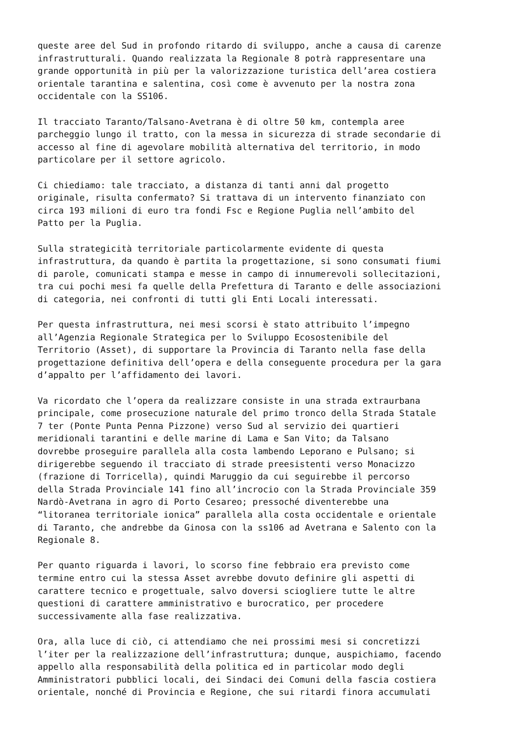queste aree del Sud in profondo ritardo di sviluppo, anche a causa di carenze infrastrutturali. Quando realizzata la Regionale 8 potrà rappresentare una grande opportunità in più per la valorizzazione turistica dell’area costiera orientale tarantina e salentina, così come è avvenuto per la nostra zona occidentale con la SS106.
Il tracciato Taranto/Talsano-Avetrana è di oltre 50 km, contempla aree parcheggio lungo il tratto, con la messa in sicurezza di strade secondarie di accesso al fine di agevolare mobilità alternativa del territorio, in modo particolare per il settore agricolo.
Ci chiediamo: tale tracciato, a distanza di tanti anni dal progetto originale, risulta confermato? Si trattava di un intervento finanziato con circa 193 milioni di euro tra fondi Fsc e Regione Puglia nell’ambito del Patto per la Puglia.
Sulla strategicità territoriale particolarmente evidente di questa infrastruttura, da quando è partita la progettazione, si sono consumati fiumi di parole, comunicati stampa e messe in campo di innumerevoli sollecitazioni, tra cui pochi mesi fa quelle della Prefettura di Taranto e delle associazioni di categoria, nei confronti di tutti gli Enti Locali interessati.
Per questa infrastruttura, nei mesi scorsi è stato attribuito l’impegno all’Agenzia Regionale Strategica per lo Sviluppo Ecosostenibile del Territorio (Asset), di supportare la Provincia di Taranto nella fase della progettazione definitiva dell’opera e della conseguente procedura per la gara d’appalto per l’affidamento dei lavori.
Va ricordato che l’opera da realizzare consiste in una strada extraurbana principale, come prosecuzione naturale del primo tronco della Strada Statale 7 ter (Ponte Punta Penna Pizzone) verso Sud al servizio dei quartieri meridionali tarantini e delle marine di Lama e San Vito; da Talsano dovrebbe proseguire parallela alla costa lambendo Leporano e Pulsano; si dirigerebbe seguendo il tracciato di strade preesistenti verso Monacizzo (frazione di Torricella), quindi Maruggio da cui seguirebbe il percorso della Strada Provinciale 141 fino all’incrocio con la Strada Provinciale 359 Nardò-Avetrana in agro di Porto Cesareo; pressoché diventerebbe una “litoranea territoriale ionica” parallela alla costa occidentale e orientale di Taranto, che andrebbe da Ginosa con la ss106 ad Avetrana e Salento con la Regionale 8.
Per quanto riguarda i lavori, lo scorso fine febbraio era previsto come termine entro cui la stessa Asset avrebbe dovuto definire gli aspetti di carattere tecnico e progettuale, salvo doversi sciogliere tutte le altre questioni di carattere amministrativo e burocratico, per procedere successivamente alla fase realizzativa.
Ora, alla luce di ciò, ci attendiamo che nei prossimi mesi si concretizzi l’iter per la realizzazione dell’infrastruttura; dunque, auspichiamo, facendo appello alla responsabilità della politica ed in particolar modo degli Amministratori pubblici locali, dei Sindaci dei Comuni della fascia costiera orientale, nonché di Provincia e Regione, che sui ritardi finora accumulati